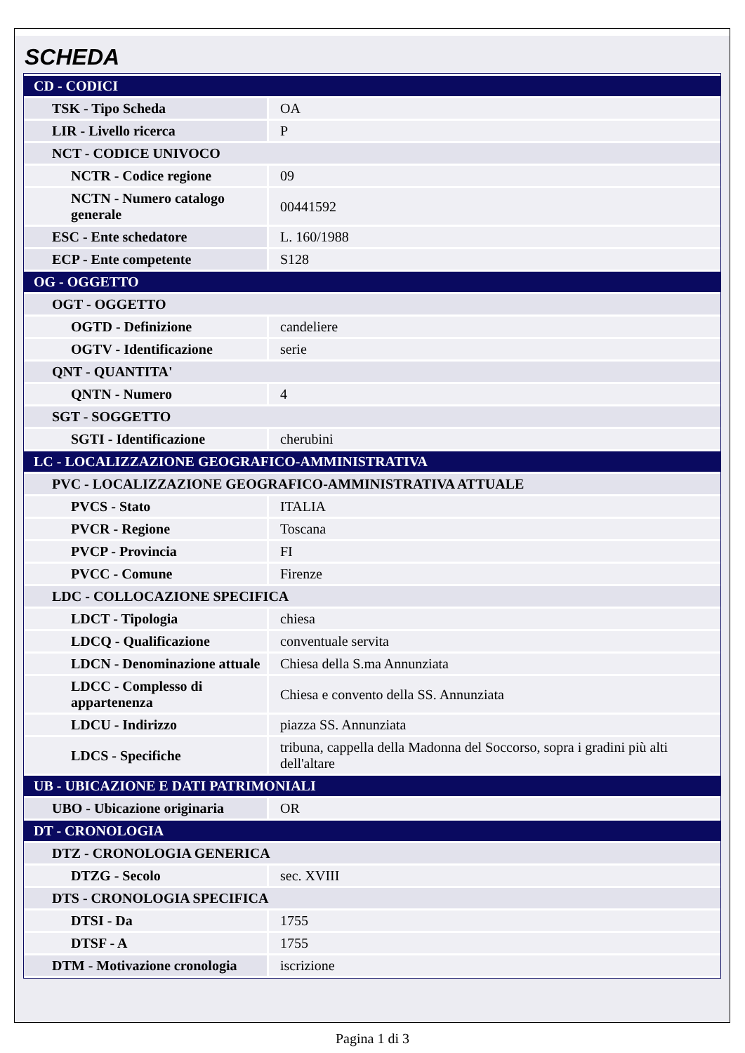SCHEDA
| CD - CODICI | |
| TSK - Tipo Scheda | OA |
| LIR - Livello ricerca | P |
| NCT - CODICE UNIVOCO | |
| NCTR - Codice regione | 09 |
| NCTN - Numero catalogo generale | 00441592 |
| ESC - Ente schedatore | L. 160/1988 |
| ECP - Ente competente | S128 |
| OG - OGGETTO | |
| OGT - OGGETTO | |
| OGTD - Definizione | candeliere |
| OGTV - Identificazione | serie |
| QNT - QUANTITA' | |
| QNTN - Numero | 4 |
| SGT - SOGGETTO | |
| SGTI - Identificazione | cherubini |
| LC - LOCALIZZAZIONE GEOGRAFICO-AMMINISTRATIVA | |
| PVC - LOCALIZZAZIONE GEOGRAFICO-AMMINISTRATIVA ATTUALE | |
| PVCS - Stato | ITALIA |
| PVCR - Regione | Toscana |
| PVCP - Provincia | FI |
| PVCC - Comune | Firenze |
| LDC - COLLOCAZIONE SPECIFICA | |
| LDCT - Tipologia | chiesa |
| LDCQ - Qualificazione | conventuale servita |
| LDCN - Denominazione attuale | Chiesa della S.ma Annunziata |
| LDCC - Complesso di appartenenza | Chiesa e convento della SS. Annunziata |
| LDCU - Indirizzo | piazza SS. Annunziata |
| LDCS - Specifiche | tribuna, cappella della Madonna del Soccorso, sopra i gradini più alti dell'altare |
| UB - UBICAZIONE E DATI PATRIMONIALI | |
| UBO - Ubicazione originaria | OR |
| DT - CRONOLOGIA | |
| DTZ - CRONOLOGIA GENERICA | |
| DTZG - Secolo | sec. XVIII |
| DTS - CRONOLOGIA SPECIFICA | |
| DTSI - Da | 1755 |
| DTSF - A | 1755 |
| DTM - Motivazione cronologia | iscrizione |
Pagina 1 di 3